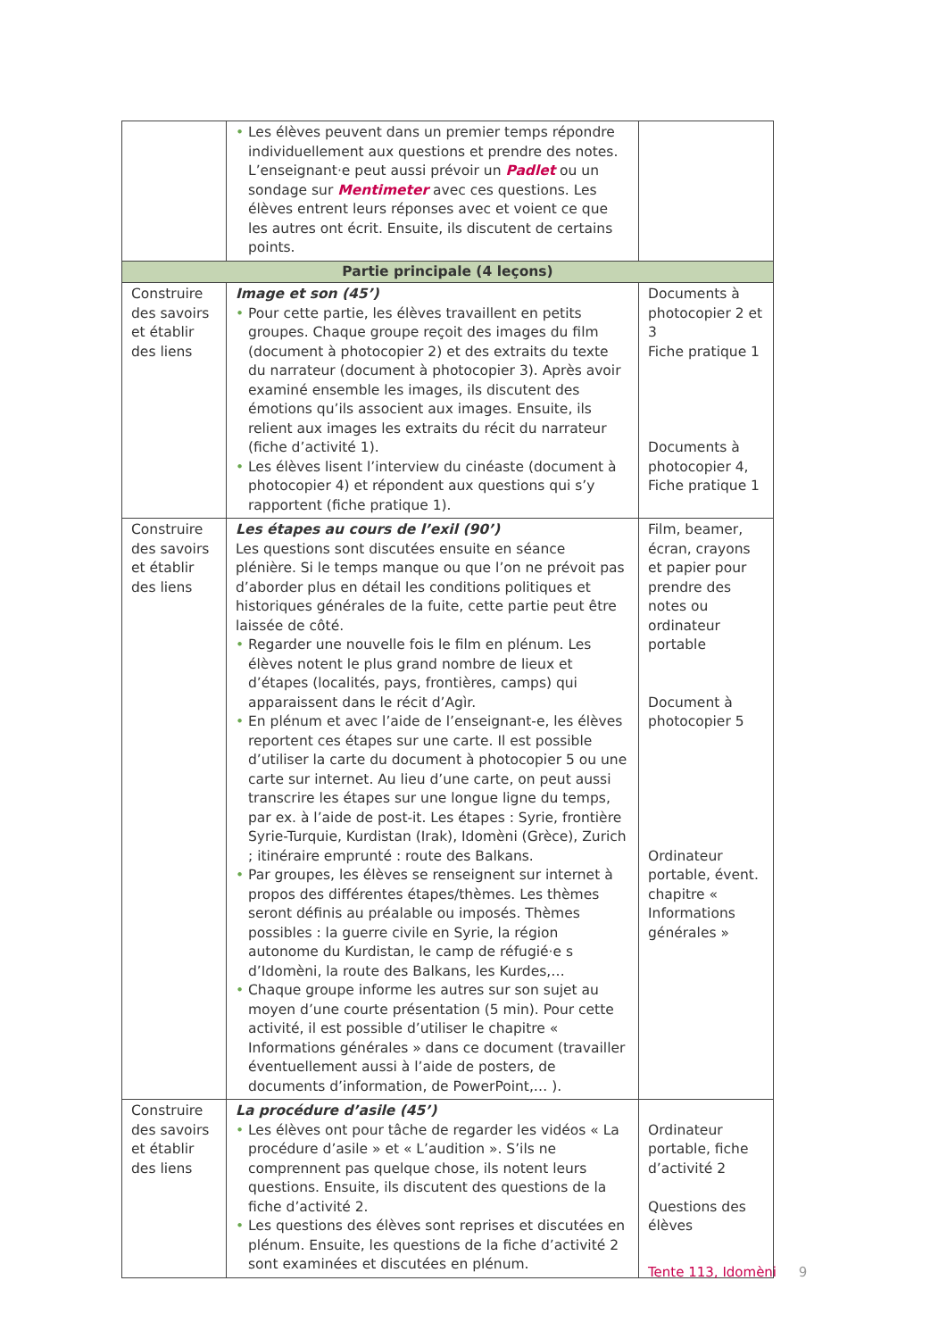| | • Les élèves peuvent dans un premier temps répondre individuellement aux questions et prendre des notes. L’enseignant·e peut aussi prévoir un Padlet ou un sondage sur Mentimeter avec ces questions. Les élèves entrent leurs réponses avec et voient ce que les autres ont écrit. Ensuite, ils discutent de certains points. | |
| Partie principale (4 leçons) | | |
| Construire des savoirs et établir des liens | Image et son (45’) • Pour cette partie, les élèves travaillent en petits groupes. Chaque groupe reçoit des images du film (document à photocopier 2) et des extraits du texte du narrateur (document à photocopier 3). Après avoir examiné ensemble les images, ils discutent des émotions qu’ils associent aux images. Ensuite, ils relient aux images les extraits du récit du narrateur (fiche d’activité 1). • Les élèves lisent l’interview du cinéaste (document à photocopier 4) et répondent aux questions qui s’y rapportent (fiche pratique 1). | Documents à photocopier 2 et 3 Fiche pratique 1 Documents à photocopier 4, Fiche pratique 1 |
| Construire des savoirs et établir des liens | Les étapes au cours de l’exil (90’) Les questions sont discutées ensuite en séance plénière. Si le temps manque ou que l’on ne prévoit pas d’aborder plus en détail les conditions politiques et historiques générales de la fuite, cette partie peut être laissée de côté. • Regarder une nouvelle fois le film en plénum. Les élèves notent le plus grand nombre de lieux et d’étapes (localités, pays, frontières, camps) qui apparaissent dans le récit d’Agìr. • En plénum et avec l’aide de l’enseignant-e, les élèves reportent ces étapes sur une carte. Il est possible d’utiliser la carte du document à photocopier 5 ou une carte sur internet. Au lieu d’une carte, on peut aussi transcrire les étapes sur une longue ligne du temps, par ex. à l’aide de post-it. Les étapes : Syrie, frontière Syrie-Turquie, Kurdistan (Irak), Idomèni (Grèce), Zurich ; itinéraire emprunté : route des Balkans. • Par groupes, les élèves se renseignent sur internet à propos des différentes étapes/thèmes. Les thèmes seront définis au préalable ou imposés. Thèmes possibles : la guerre civile en Syrie, la région autonome du Kurdistan, le camp de réfugié·e s d’Idomèni, la route des Balkans, les Kurdes,… • Chaque groupe informe les autres sur son sujet au moyen d’une courte présentation (5 min). Pour cette activité, il est possible d’utiliser le chapitre « Informations générales » dans ce document (travailler éventuellement aussi à l’aide de posters, de documents d’information, de PowerPoint,… ). | Film, beamer, écran, crayons et papier pour prendre des notes ou ordinateur portable Document à photocopier 5 Ordinateur portable, évent. chapitre « Informations générales » |
| Construire des savoirs et établir des liens | La procédure d’asile (45’) • Les élèves ont pour tâche de regarder les vidéos « La procédure d’asile » et « L’audition ». S’ils ne comprennent pas quelque chose, ils notent leurs questions. Ensuite, ils discutent des questions de la fiche d’activité 2. • Les questions des élèves sont reprises et discutées en plénum. Ensuite, les questions de la fiche d’activité 2 sont examinées et discutées en plénum. | Ordinateur portable, fiche d’activité 2 Questions des élèves |
Tente 113, Idomèni 9